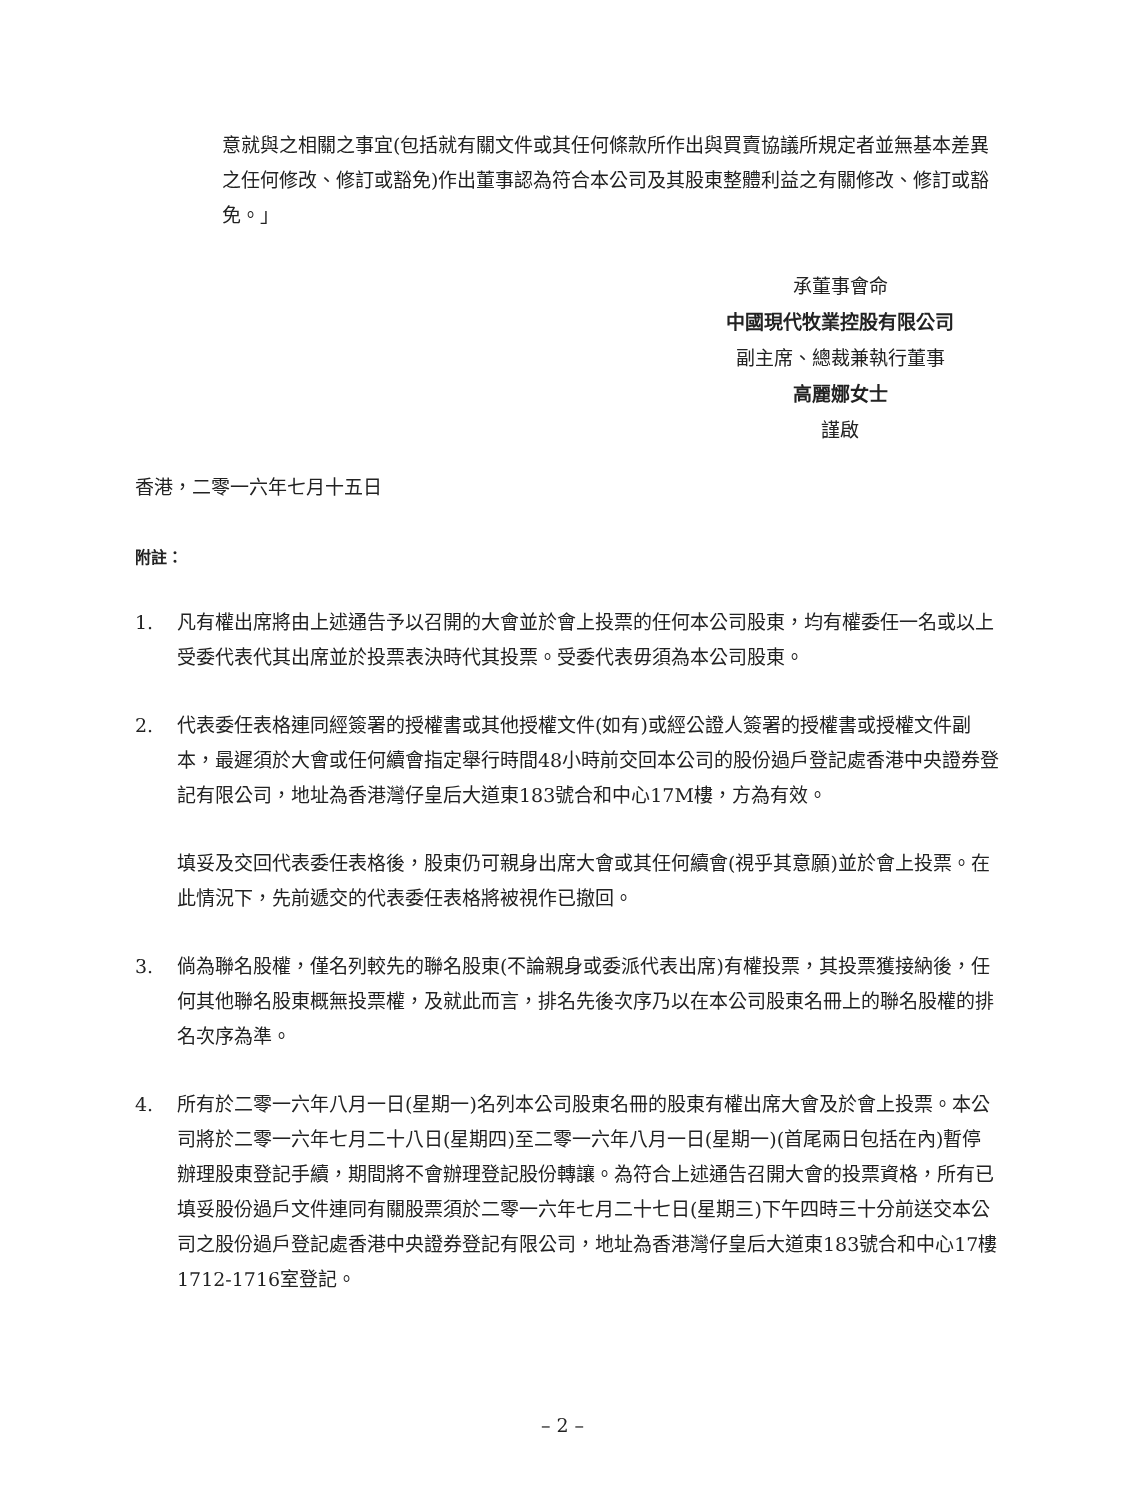意就與之相關之事宜(包括就有關文件或其任何條款所作出與買賣協議所規定者並無基本差異之任何修改、修訂或豁免)作出董事認為符合本公司及其股東整體利益之有關修改、修訂或豁免。」
承董事會命
中國現代牧業控股有限公司
副主席、總裁兼執行董事
高麗娜女士
謹啟
香港，二零一六年七月十五日
附註：
1. 凡有權出席將由上述通告予以召開的大會並於會上投票的任何本公司股東，均有權委任一名或以上受委代表代其出席並於投票表決時代其投票。受委代表毋須為本公司股東。
2. 代表委任表格連同經簽署的授權書或其他授權文件(如有)或經公證人簽署的授權書或授權文件副本，最遲須於大會或任何續會指定舉行時間48小時前交回本公司的股份過戶登記處香港中央證券登記有限公司，地址為香港灣仔皇后大道東183號合和中心17M樓，方為有效。
填妥及交回代表委任表格後，股東仍可親身出席大會或其任何續會(視乎其意願)並於會上投票。在此情況下，先前遞交的代表委任表格將被視作已撤回。
3. 倘為聯名股權，僅名列較先的聯名股東(不論親身或委派代表出席)有權投票，其投票獲接納後，任何其他聯名股東概無投票權，及就此而言，排名先後次序乃以在本公司股東名冊上的聯名股權的排名次序為準。
4. 所有於二零一六年八月一日(星期一)名列本公司股東名冊的股東有權出席大會及於會上投票。本公司將於二零一六年七月二十八日(星期四)至二零一六年八月一日(星期一)(首尾兩日包括在內)暫停辦理股東登記手續，期間將不會辦理登記股份轉讓。為符合上述通告召開大會的投票資格，所有已填妥股份過戶文件連同有關股票須於二零一六年七月二十七日(星期三)下午四時三十分前送交本公司之股份過戶登記處香港中央證券登記有限公司，地址為香港灣仔皇后大道東183號合和中心17樓1712-1716室登記。
– 2 –